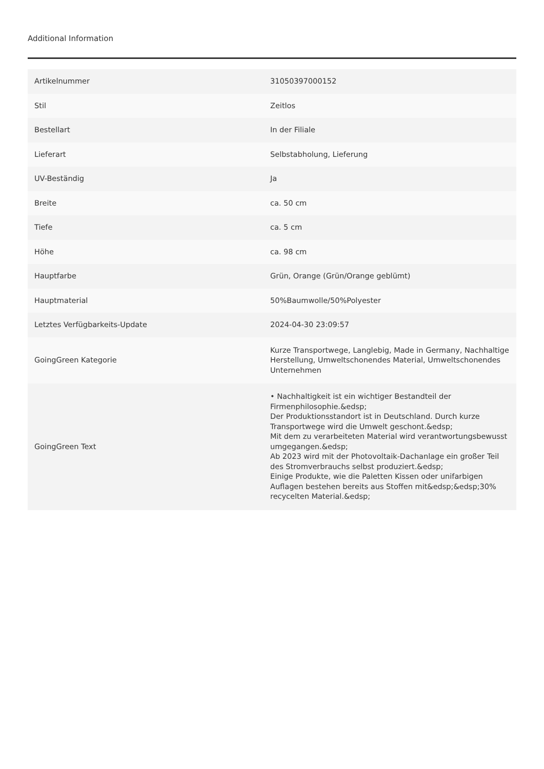Additional Information
| Artikelnummer | 31050397000152 |
| Stil | Zeitlos |
| Bestellart | In der Filiale |
| Lieferart | Selbstabholung, Lieferung |
| UV-Beständig | Ja |
| Breite | ca. 50 cm |
| Tiefe | ca. 5 cm |
| Höhe | ca. 98 cm |
| Hauptfarbe | Grün, Orange (Grün/Orange geblümt) |
| Hauptmaterial | 50%Baumwolle/50%Polyester |
| Letztes Verfügbarkeits-Update | 2024-04-30 23:09:57 |
| GoingGreen Kategorie | Kurze Transportwege, Langlebig, Made in Germany, Nachhaltige Herstellung, Umweltschonendes Material, Umweltschonendes Unternehmen |
| GoingGreen Text | • Nachhaltigkeit ist ein wichtiger Bestandteil der Firmenphilosophie.&edsp; Der Produktionsstandort ist in Deutschland. Durch kurze Transportwege wird die Umwelt geschont.&edsp; Mit dem zu verarbeiteten Material wird verantwortungsbewusst umgegangen.&edsp; Ab 2023 wird mit der Photovoltaik-Dachanlage ein großer Teil des Stromverbrauchs selbst produziert.&edsp; Einige Produkte, wie die Paletten Kissen oder unifarbigen Auflagen bestehen bereits aus Stoffen mit&edsp;&edsp;30% recycelten Material.&edsp; |